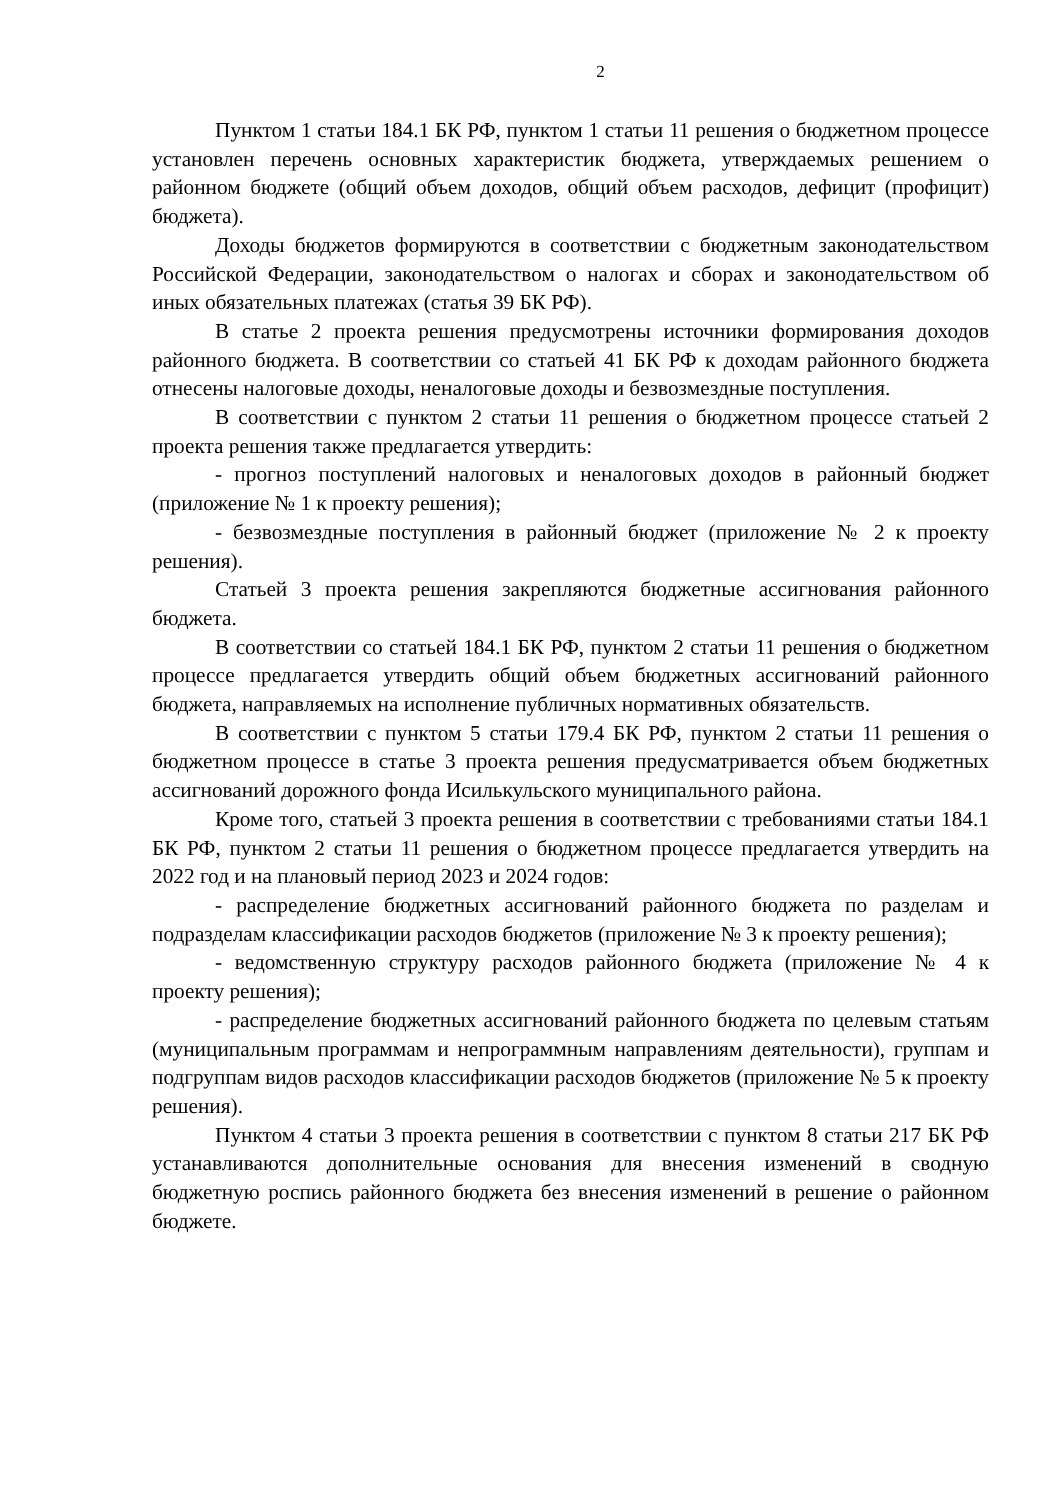2
Пунктом 1 статьи 184.1 БК РФ, пунктом 1 статьи 11 решения о бюджетном процессе установлен перечень основных характеристик бюджета, утверждаемых решением о районном бюджете (общий объем доходов, общий объем расходов, дефицит (профицит) бюджета).
Доходы бюджетов формируются в соответствии с бюджетным законодательством Российской Федерации, законодательством о налогах и сборах и законодательством об иных обязательных платежах (статья 39 БК РФ).
В статье 2 проекта решения предусмотрены источники формирования доходов районного бюджета. В соответствии со статьей 41 БК РФ к доходам районного бюджета отнесены налоговые доходы, неналоговые доходы и безвозмездные поступления.
В соответствии с пунктом 2 статьи 11 решения о бюджетном процессе статьей 2 проекта решения также предлагается утвердить:
- прогноз поступлений налоговых и неналоговых доходов в районный бюджет (приложение № 1 к проекту решения);
- безвозмездные поступления в районный бюджет (приложение № 2 к проекту решения).
Статьей 3 проекта решения закрепляются бюджетные ассигнования районного бюджета.
В соответствии со статьей 184.1 БК РФ, пунктом 2 статьи 11 решения о бюджетном процессе предлагается утвердить общий объем бюджетных ассигнований районного бюджета, направляемых на исполнение публичных нормативных обязательств.
В соответствии с пунктом 5 статьи 179.4 БК РФ, пунктом 2 статьи 11 решения о бюджетном процессе в статье 3 проекта решения предусматривается объем бюджетных ассигнований дорожного фонда Исилькульского муниципального района.
Кроме того, статьей 3 проекта решения в соответствии с требованиями статьи 184.1 БК РФ, пунктом 2 статьи 11 решения о бюджетном процессе предлагается утвердить на 2022 год и на плановый период 2023 и 2024 годов:
- распределение бюджетных ассигнований районного бюджета по разделам и подразделам классификации расходов бюджетов (приложение № 3 к проекту решения);
- ведомственную структуру расходов районного бюджета (приложение № 4 к проекту решения);
- распределение бюджетных ассигнований районного бюджета по целевым статьям (муниципальным программам и непрограммным направлениям деятельности), группам и подгруппам видов расходов классификации расходов бюджетов (приложение № 5 к проекту решения).
Пунктом 4 статьи 3 проекта решения в соответствии с пунктом 8 статьи 217 БК РФ устанавливаются дополнительные основания для внесения изменений в сводную бюджетную роспись районного бюджета без внесения изменений в решение о районном бюджете.